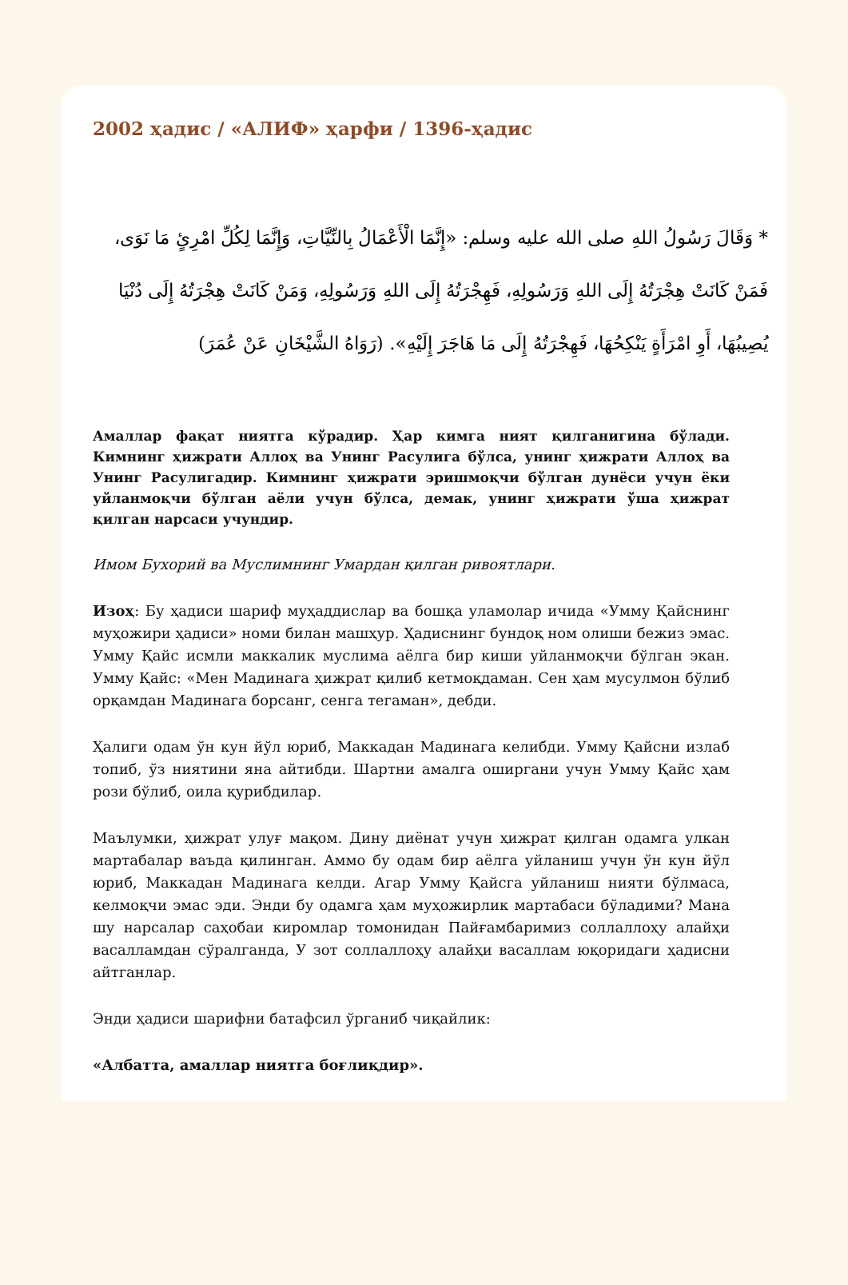2002 ҳадис / «АЛИФ» ҳарфи / 1396-ҳадис
* وَقَالَ رَسُولُ اللهِ صلى الله عليه وسلم: «إِنَّمَا الْأَعْمَالُ بِالنِّيَّاتِ، وَإِنَّمَا لِكُلِّ امْرِئٍ مَا نَوَى، فَمَنْ كَانَتْ هِجْرَتُهُ إِلَى اللهِ وَرَسُولِهِ، فَهِجْرَتُهُ إِلَى اللهِ وَرَسُولِهِ، وَمَنْ كَانَتْ هِجْرَتُهُ إِلَى دُنْيَا يُصِيبُهَا، أَوِ امْرَأَةٍ يَنْكِحُهَا، فَهِجْرَتُهُ إِلَى مَا هَاجَرَ إِلَيْهِ». (رَوَاهُ الشَّيْخَانِ عَنْ عُمَرَ)
Амаллар фақат ниятга кўрадир. Ҳар кимга ният қилганигина бўлади. Кимнинг ҳижрати Аллоҳ ва Унинг Расулига бўлса, унинг ҳижрати Аллоҳ ва Унинг Расулигадир. Кимнинг ҳижрати эришмоқчи бўлган дунёси учун ёки уйланмоқчи бўлган аёли учун бўлса, демак, унинг ҳижрати ўша ҳижрат қилган нарсаси учундир.
Имом Бухорий ва Муслимнинг Умардан қилган ривоятлари.
Изоҳ: Бу ҳадиси шариф муҳаддислар ва бошқа уламолар ичида «Умму Қайснинг муҳожири ҳадиси» номи билан машҳур. Ҳадиснинг бундоқ ном олиши бежиз эмас. Умму Қайс исмли маккалик муслима аёлга бир киши уйланмоқчи бўлган экан. Умму Қайс: «Мен Мадинага ҳижрат қилиб кетмоқдаман. Сен ҳам мусулмон бўлиб орқамдан Мадинага борсанг, сенга тегаман», дебди.
Ҳалиги одам ўн кун йўл юриб, Маккадан Мадинага келибди. Умму Қайсни излаб топиб, ўз ниятини яна айтибди. Шартни амалга оширгани учун Умму Қайс ҳам рози бўлиб, оила қурибдилар.
Маълумки, ҳижрат улуғ мақом. Дину диёнат учун ҳижрат қилган одамга улкан мартабалар ваъда қилинган. Аммо бу одам бир аёлга уйланиш учун ўн кун йўл юриб, Маккадан Мадинага келди. Агар Умму Қайсга уйланиш нияти бўлмаса, келмоқчи эмас эди. Энди бу одамга ҳам муҳожирлик мартабаси бўладими? Мана шу нарсалар саҳобаи киромлар томонидан Пайғамбаримиз соллаллоҳу алайҳи васалламдан сўралганда, У зот соллаллоҳу алайҳи васаллам юқоридаги ҳадисни айтганлар.
Энди ҳадиси шарифни батафсил ўрганиб чиқайлик:
«Албатта, амаллар ниятга боғлиқдир».